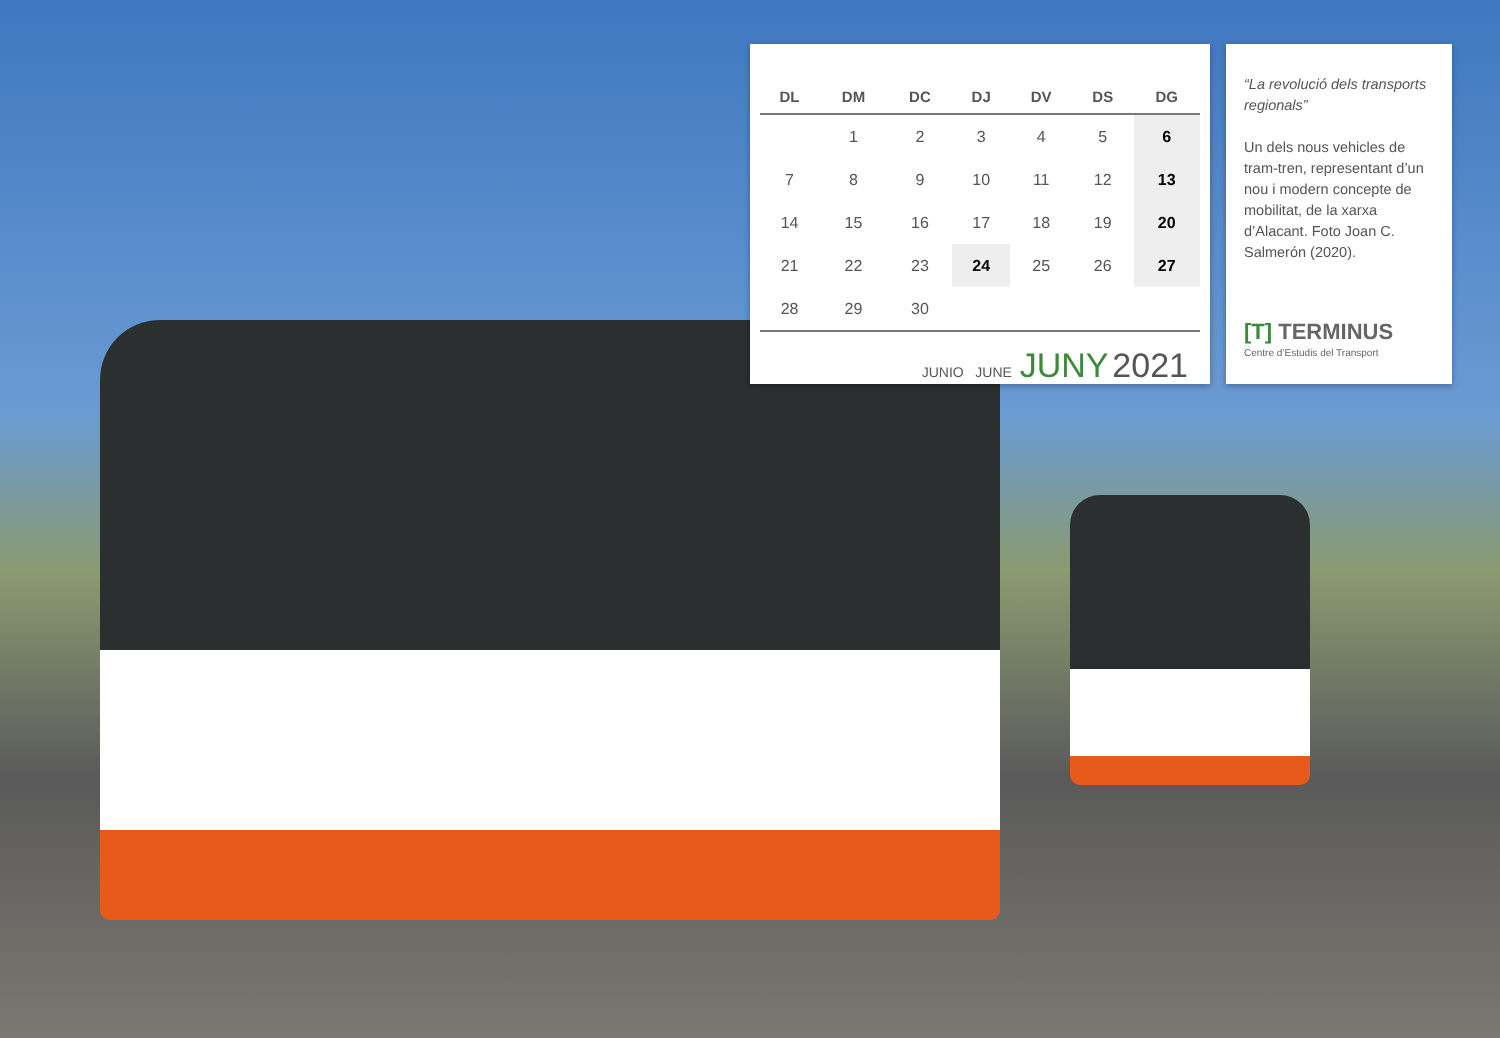| DL | DM | DC | DJ | DV | DS | DG |
| --- | --- | --- | --- | --- | --- | --- |
| | 1 | 2 | 3 | 4 | 5 | 6 |
| 7 | 8 | 9 | 10 | 11 | 12 | 13 |
| 14 | 15 | 16 | 17 | 18 | 19 | 20 |
| 21 | 22 | 23 | 24 | 25 | 26 | 27 |
| 28 | 29 | 30 | | | | |
JUNIO JUNE JUNY 2021
“La revolució dels transports regionals”
Un dels nous vehicles de tram-tren, representant d’un nou i modern concepte de mobilitat, de la xarxa d’Alacant. Foto Joan C. Salmerón (2020).
[T] TERMINUS
Centre d’Estudis del Transport